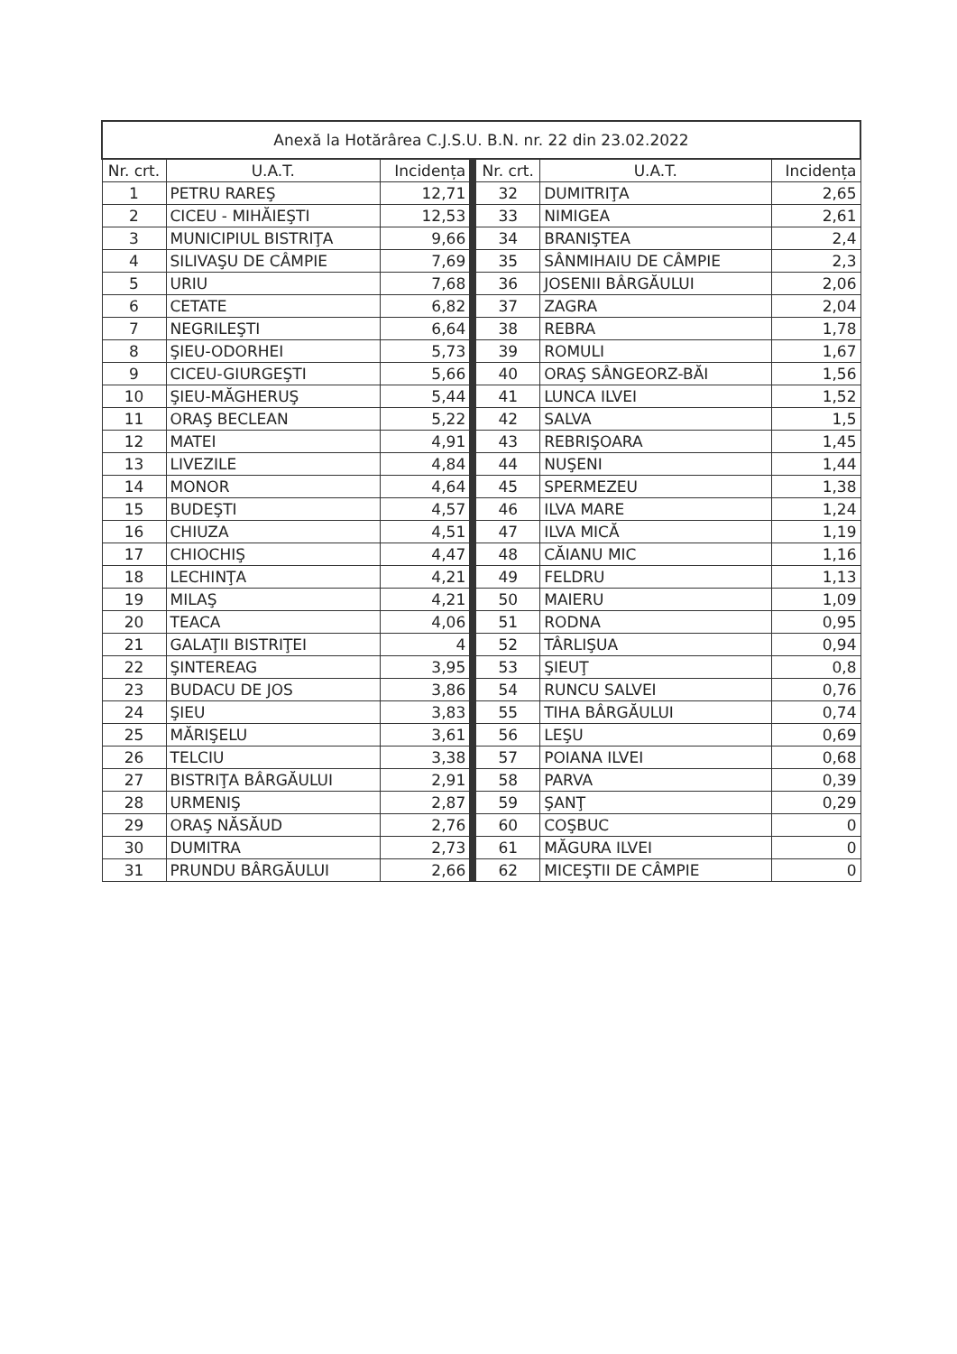| Anexă la Hotărârea C.J.S.U. B.N. nr. 22 din 23.02.2022 | | | | | | |
| --- | --- | --- | --- | --- | --- | --- |
| Nr. crt. | U.A.T. | Incidența | | Nr. crt. | U.A.T. | Incidența |
| 1 | PETRU RAREŞ | 12,71 | | 32 | DUMITRIŢA | 2,65 |
| 2 | CICEU - MIHĂIEŞTI | 12,53 | | 33 | NIMIGEA | 2,61 |
| 3 | MUNICIPIUL BISTRIŢA | 9,66 | | 34 | BRANIŞTEA | 2,4 |
| 4 | SILIVAŞU DE CÂMPIE | 7,69 | | 35 | SÂNMIHAIU DE CÂMPIE | 2,3 |
| 5 | URIU | 7,68 | | 36 | JOSENII BÂRGĂULUI | 2,06 |
| 6 | CETATE | 6,82 | | 37 | ZAGRA | 2,04 |
| 7 | NEGRILEŞTI | 6,64 | | 38 | REBRA | 1,78 |
| 8 | ŞIEU-ODORHEI | 5,73 | | 39 | ROMULI | 1,67 |
| 9 | CICEU-GIURGEŞTI | 5,66 | | 40 | ORAŞ SÂNGEORZ-BĂI | 1,56 |
| 10 | ŞIEU-MĂGHERUŞ | 5,44 | | 41 | LUNCA ILVEI | 1,52 |
| 11 | ORAŞ BECLEAN | 5,22 | | 42 | SALVA | 1,5 |
| 12 | MATEI | 4,91 | | 43 | REBRIŞOARA | 1,45 |
| 13 | LIVEZILE | 4,84 | | 44 | NUŞENI | 1,44 |
| 14 | MONOR | 4,64 | | 45 | SPERMEZEU | 1,38 |
| 15 | BUDEŞTI | 4,57 | | 46 | ILVA MARE | 1,24 |
| 16 | CHIUZA | 4,51 | | 47 | ILVA MICĂ | 1,19 |
| 17 | CHIOCHIŞ | 4,47 | | 48 | CĂIANU MIC | 1,16 |
| 18 | LECHINŢA | 4,21 | | 49 | FELDRU | 1,13 |
| 19 | MILAŞ | 4,21 | | 50 | MAIERU | 1,09 |
| 20 | TEACA | 4,06 | | 51 | RODNA | 0,95 |
| 21 | GALAŢII BISTRIŢEI | 4 | | 52 | TÂRLIŞUA | 0,94 |
| 22 | ŞINTEREAG | 3,95 | | 53 | ŞIEUŢ | 0,8 |
| 23 | BUDACU DE JOS | 3,86 | | 54 | RUNCU SALVEI | 0,76 |
| 24 | ŞIEU | 3,83 | | 55 | TIHA BÂRGĂULUI | 0,74 |
| 25 | MĂRIŞELU | 3,61 | | 56 | LEŞU | 0,69 |
| 26 | TELCIU | 3,38 | | 57 | POIANA ILVEI | 0,68 |
| 27 | BISTRIŢA BÂRGĂULUI | 2,91 | | 58 | PARVA | 0,39 |
| 28 | URMENIŞ | 2,87 | | 59 | ŞANŢ | 0,29 |
| 29 | ORAŞ NĂSĂUD | 2,76 | | 60 | COŞBUC | 0 |
| 30 | DUMITRA | 2,73 | | 61 | MĂGURA ILVEI | 0 |
| 31 | PRUNDU BÂRGĂULUI | 2,66 | | 62 | MICEŞTII DE CÂMPIE | 0 |